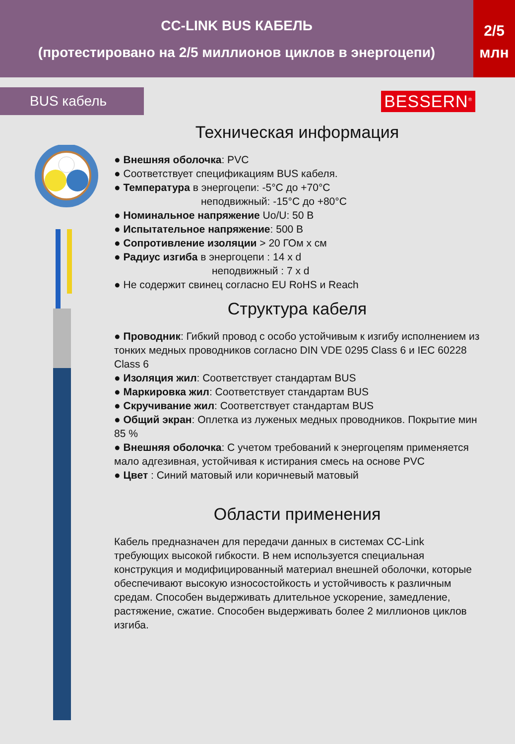CC-LINK BUS КАБЕЛЬ
(протестировано на 2/5 миллионов циклов в энергоцепи)
2/5
млн
BUS кабель
BESSERN<sup>®</sup>
Техническая информация
● Внешняя оболочка: PVC
● Соответствует спецификациям BUS кабеля.
● Температура в энергоцепи: -5°C до +70°C
неподвижный: -15°C до +80°C
● Номинальное напряжение Uo/U: 50 В
● Испытательное напряжение: 500 В
● Сопротивление изоляции > 20 ГОм х см
● Радиус изгиба в энергоцепи : 14 x d
неподвижный : 7 x d
● Не содержит свинец согласно EU RoHS и Reach
Структура кабеля
● Проводник: Гибкий провод с особо устойчивым к изгибу исполнением из тонких медных проводников согласно DIN VDE 0295 Class 6 и IEC 60228 Class 6
● Изоляция жил: Соответствует стандартам BUS
● Маркировка жил: Соответствует стандартам BUS
● Скручивание жил: Соответствует стандартам BUS
● Общий экран: Оплетка из луженых медных проводников. Покрытие мин 85 %
● Внешняя оболочка: С учетом требований к энергоцепям применяется мало адгезивная, устойчивая к истирания смесь на основе PVC
● Цвет : Синий матовый или коричневый матовый
Области применения
Кабель предназначен для передачи данных в системах CC-Link требующих высокой гибкости. В нем используется специальная конструкция и модифицированный материал внешней оболочки, которые обеспечивают высокую износостойкость и устойчивость к различным средам. Способен выдерживать длительное ускорение, замедление, растяжение, сжатие. Способен выдерживать более 2 миллионов циклов изгиба.